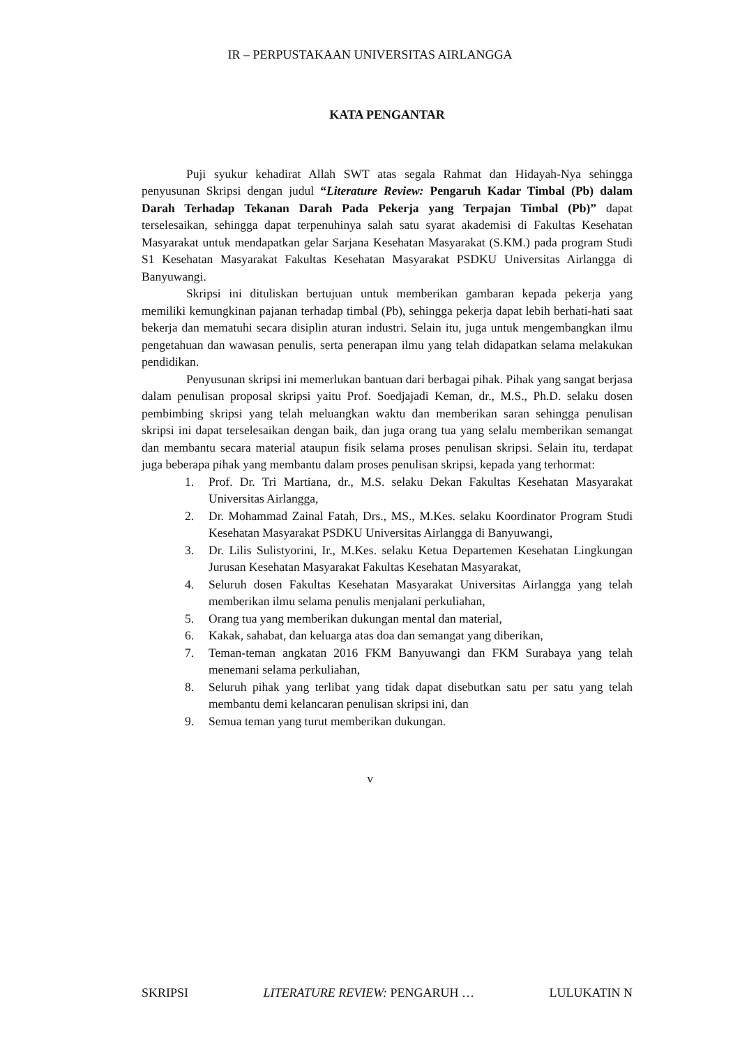IR – PERPUSTAKAAN UNIVERSITAS AIRLANGGA
KATA PENGANTAR
Puji syukur kehadirat Allah SWT atas segala Rahmat dan Hidayah-Nya sehingga penyusunan Skripsi dengan judul “Literature Review: Pengaruh Kadar Timbal (Pb) dalam Darah Terhadap Tekanan Darah Pada Pekerja yang Terpajan Timbal (Pb)” dapat terselesaikan, sehingga dapat terpenuhinya salah satu syarat akademisi di Fakultas Kesehatan Masyarakat untuk mendapatkan gelar Sarjana Kesehatan Masyarakat (S.KM.) pada program Studi S1 Kesehatan Masyarakat Fakultas Kesehatan Masyarakat PSDKU Universitas Airlangga di Banyuwangi.
Skripsi ini dituliskan bertujuan untuk memberikan gambaran kepada pekerja yang memiliki kemungkinan pajanan terhadap timbal (Pb), sehingga pekerja dapat lebih berhati-hati saat bekerja dan mematuhi secara disiplin aturan industri. Selain itu, juga untuk mengembangkan ilmu pengetahuan dan wawasan penulis, serta penerapan ilmu yang telah didapatkan selama melakukan pendidikan.
Penyusunan skripsi ini memerlukan bantuan dari berbagai pihak. Pihak yang sangat berjasa dalam penulisan proposal skripsi yaitu Prof. Soedjajadi Keman, dr., M.S., Ph.D. selaku dosen pembimbing skripsi yang telah meluangkan waktu dan memberikan saran sehingga penulisan skripsi ini dapat terselesaikan dengan baik, dan juga orang tua yang selalu memberikan semangat dan membantu secara material ataupun fisik selama proses penulisan skripsi. Selain itu, terdapat juga beberapa pihak yang membantu dalam proses penulisan skripsi, kepada yang terhormat:
1. Prof. Dr. Tri Martiana, dr., M.S. selaku Dekan Fakultas Kesehatan Masyarakat Universitas Airlangga,
2. Dr. Mohammad Zainal Fatah, Drs., MS., M.Kes. selaku Koordinator Program Studi Kesehatan Masyarakat PSDKU Universitas Airlangga di Banyuwangi,
3. Dr. Lilis Sulistyorini, Ir., M.Kes. selaku Ketua Departemen Kesehatan Lingkungan Jurusan Kesehatan Masyarakat Fakultas Kesehatan Masyarakat,
4. Seluruh dosen Fakultas Kesehatan Masyarakat Universitas Airlangga yang telah memberikan ilmu selama penulis menjalani perkuliahan,
5. Orang tua yang memberikan dukungan mental dan material,
6. Kakak, sahabat, dan keluarga atas doa dan semangat yang diberikan,
7. Teman-teman angkatan 2016 FKM Banyuwangi dan FKM Surabaya yang telah menemani selama perkuliahan,
8. Seluruh pihak yang terlibat yang tidak dapat disebutkan satu per satu yang telah membantu demi kelancaran penulisan skripsi ini, dan
9. Semua teman yang turut memberikan dukungan.
v
SKRIPSI LITERATURE REVIEW: PENGARUH … LULUKATIN N